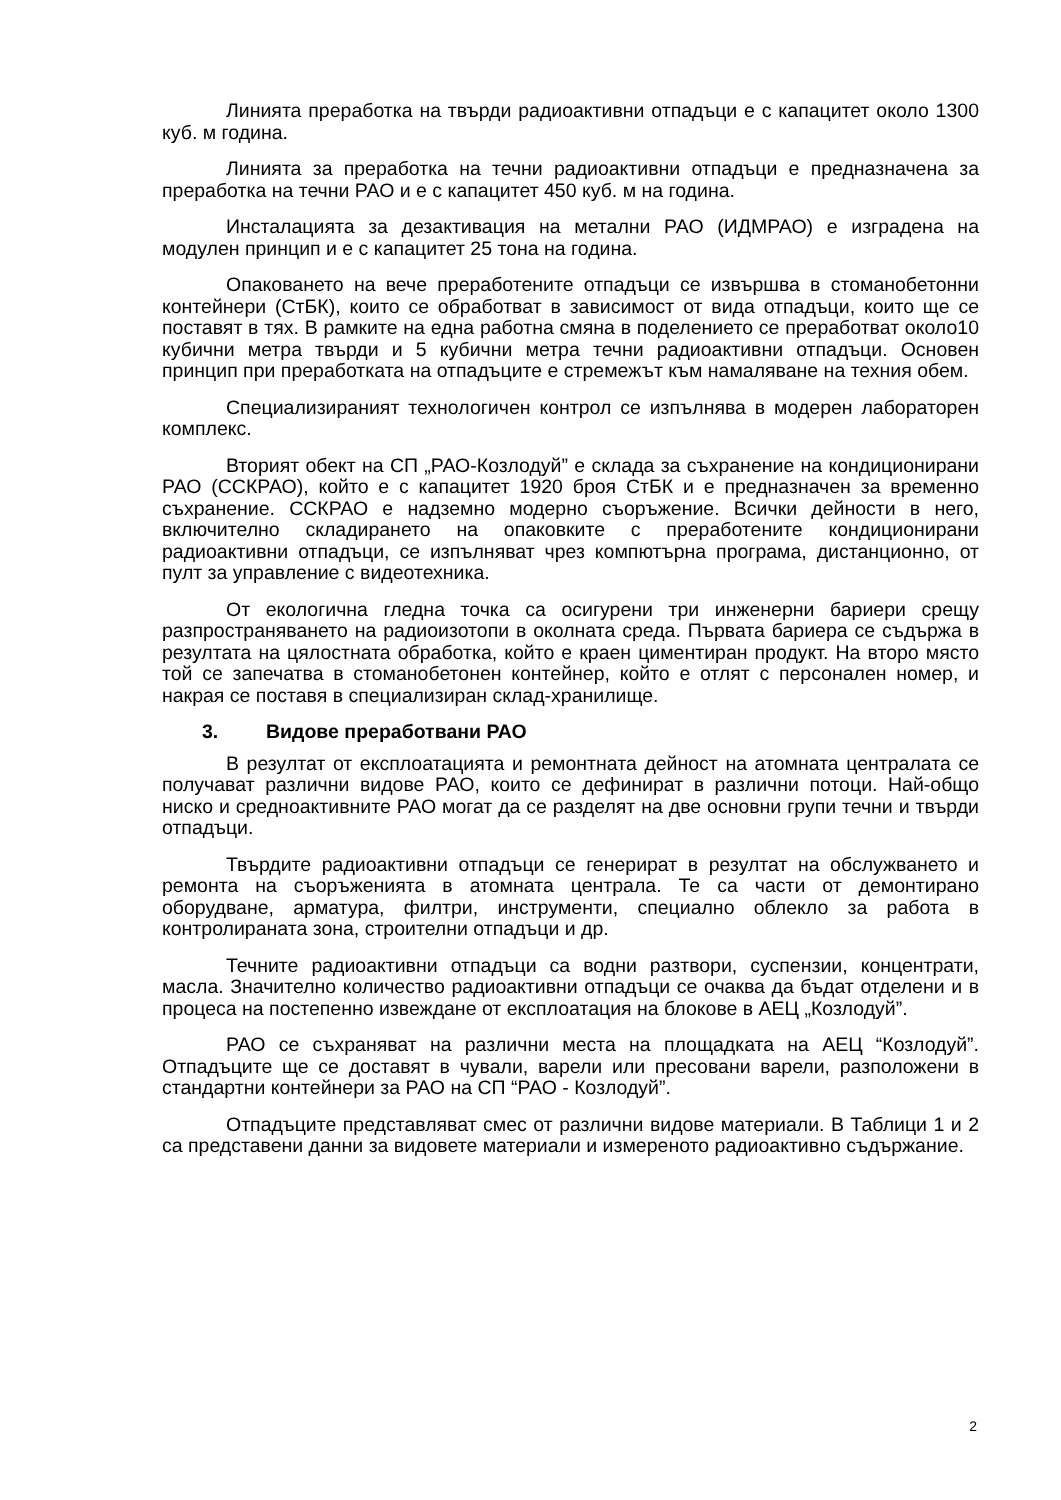Линията преработка на твърди радиоактивни отпадъци е с капацитет около 1300 куб. м година.
Линията за преработка на течни радиоактивни отпадъци е предназначена за преработка на течни РАО и е с капацитет 450 куб. м на година.
Инсталацията за дезактивация на метални РАО (ИДМРАО) е изградена на модулен принцип и е с капацитет 25 тона на година.
Опаковането на вече преработените отпадъци се извършва в стоманобетонни контейнери (СтБК), които се обработват в зависимост от вида отпадъци, които ще се поставят в тях. В рамките на една работна смяна в поделението се преработват около10 кубични метра твърди и 5 кубични метра течни радиоактивни отпадъци. Основен принцип при преработката на отпадъците е стремежът към намаляване на техния обем.
Специализираният технологичен контрол се изпълнява в модерен лабораторен комплекс.
Вторият обект на СП „РАО-Козлодуй” е склада за съхранение на кондиционирани РАО (ССКРАО), който е с капацитет 1920 броя СтБК и е предназначен за временно съхранение. ССКРАО е надземно модерно съоръжение. Всички дейности в него, включително складирането на опаковките с преработените кондиционирани радиоактивни отпадъци, се изпълняват чрез компютърна програма, дистанционно, от пулт за управление с видеотехника.
От екологична гледна точка са осигурени три инженерни бариери срещу разпространяването на радиоизотопи в околната среда. Първата бариера се съдържа в резултата на цялостната обработка, който е краен циментиран продукт. На второ място той се запечатва в стоманобетонен контейнер, който е отлят с персонален номер, и накрая се поставя в специализиран склад-хранилище.
3. Видове преработвани РАО
В резултат от експлоатацията и ремонтната дейност на атомната централата се получават различни видове РАО, които се дефинират в различни потоци. Най-общо ниско и средноактивните РАО могат да се разделят на две основни групи течни и твърди отпадъци.
Твърдите радиоактивни отпадъци се генерират в резултат на обслужването и ремонта на съоръженията в атомната централа. Те са части от демонтирано оборудване, арматура, филтри, инструменти, специално облекло за работа в контролираната зона, строителни отпадъци и др.
Течните радиоактивни отпадъци са водни разтвори, суспензии, концентрати, масла. Значително количество радиоактивни отпадъци се очаква да бъдат отделени и в процеса на постепенно извеждане от експлоатация на блокове в АЕЦ „Козлодуй”.
РАО се съхраняват на различни места на площадката на АЕЦ “Козлодуй”. Отпадъците ще се доставят в чували, варели или пресовани варели, разположени в стандартни контейнери за РАО на СП “РАО - Козлодуй”.
Отпадъците представляват смес от различни видове материали. В Таблици 1 и 2 са представени данни за видовете материали и измереното радиоактивно съдържание.
2